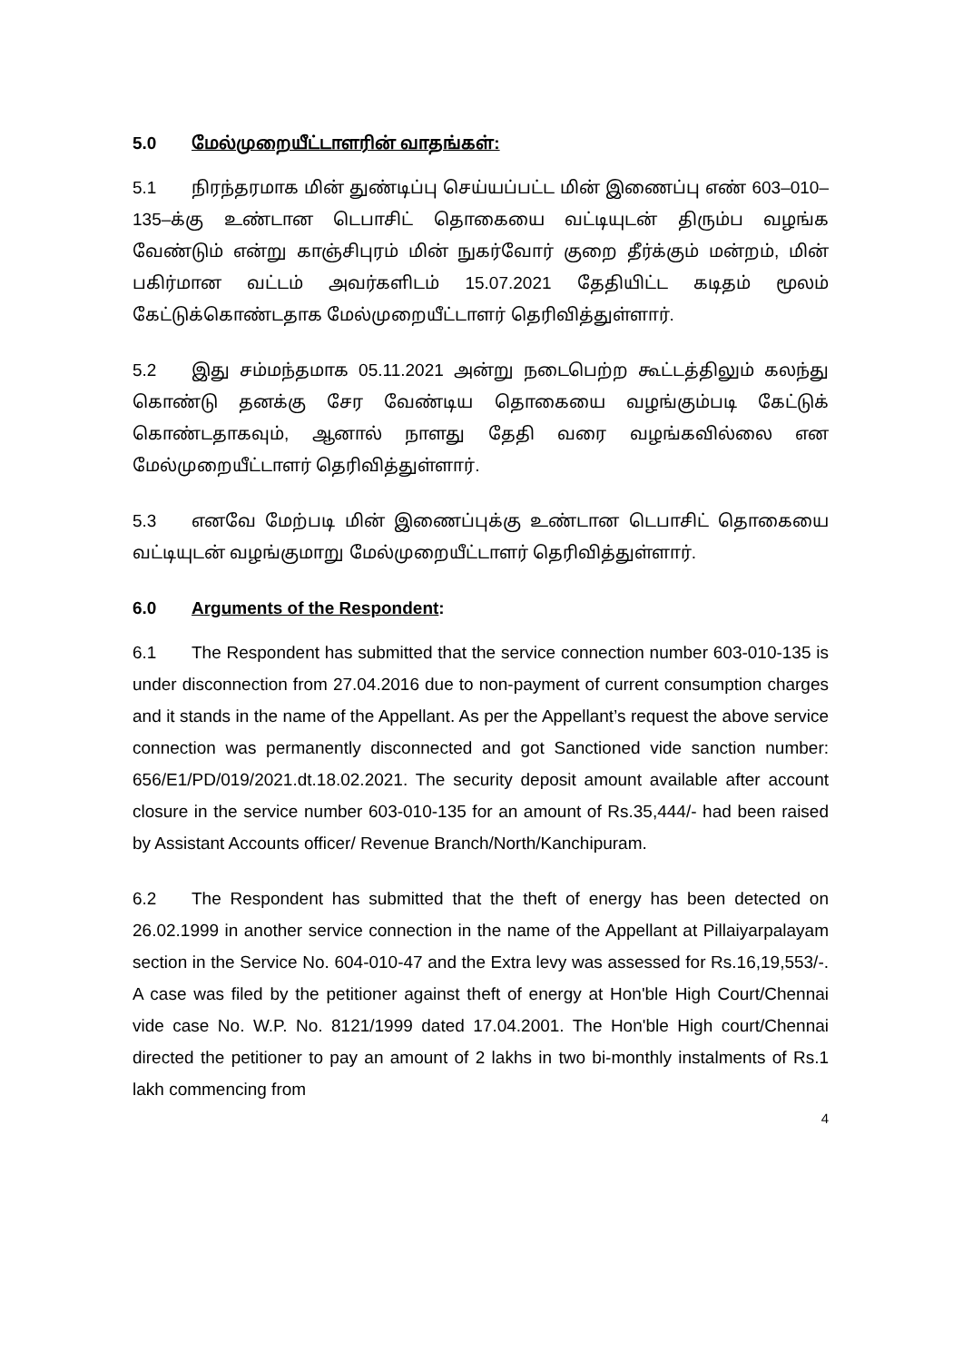5.0 மேல்முறையீட்டாளரின் வாதங்கள்:
5.1 நிரந்தரமாக மின் துண்டிப்பு செய்யப்பட்ட மின் இணைப்பு எண் 603–010–135–க்கு உண்டான டெபாசிட் தொகையை வட்டியுடன் திரும்ப வழங்க வேண்டும் என்று காஞ்சிபுரம் மின் நுகர்வோர் குறை தீர்க்கும் மன்றம், மின் பகிர்மான வட்டம் அவர்களிடம் 15.07.2021 தேதியிட்ட கடிதம் மூலம் கேட்டுக்கொண்டதாக மேல்முறையீட்டாளர் தெரிவித்துள்ளார்.
5.2 இது சம்மந்தமாக 05.11.2021 அன்று நடைபெற்ற கூட்டத்திலும் கலந்து கொண்டு தனக்கு சேர வேண்டிய தொகையை வழங்கும்படி கேட்டுக் கொண்டதாகவும், ஆனால் நாளது தேதி வரை வழங்கவில்லை என மேல்முறையீட்டாளர் தெரிவித்துள்ளார்.
5.3 எனவே மேற்படி மின் இணைப்புக்கு உண்டான டெபாசிட் தொகையை வட்டியுடன் வழங்குமாறு மேல்முறையீட்டாளர் தெரிவித்துள்ளார்.
6.0 Arguments of the Respondent:
6.1 The Respondent has submitted that the service connection number 603-010-135 is under disconnection from 27.04.2016 due to non-payment of current consumption charges and it stands in the name of the Appellant. As per the Appellant’s request the above service connection was permanently disconnected and got Sanctioned vide sanction number: 656/E1/PD/019/2021.dt.18.02.2021. The security deposit amount available after account closure in the service number 603-010-135 for an amount of Rs.35,444/- had been raised by Assistant Accounts officer/ Revenue Branch/North/Kanchipuram.
6.2 The Respondent has submitted that the theft of energy has been detected on 26.02.1999 in another service connection in the name of the Appellant at Pillaiyarpalayam section in the Service No. 604-010-47 and the Extra levy was assessed for Rs.16,19,553/-. A case was filed by the petitioner against theft of energy at Hon'ble High Court/Chennai vide case No. W.P. No. 8121/1999 dated 17.04.2001. The Hon'ble High court/Chennai directed the petitioner to pay an amount of 2 lakhs in two bi-monthly instalments of Rs.1 lakh commencing from
4